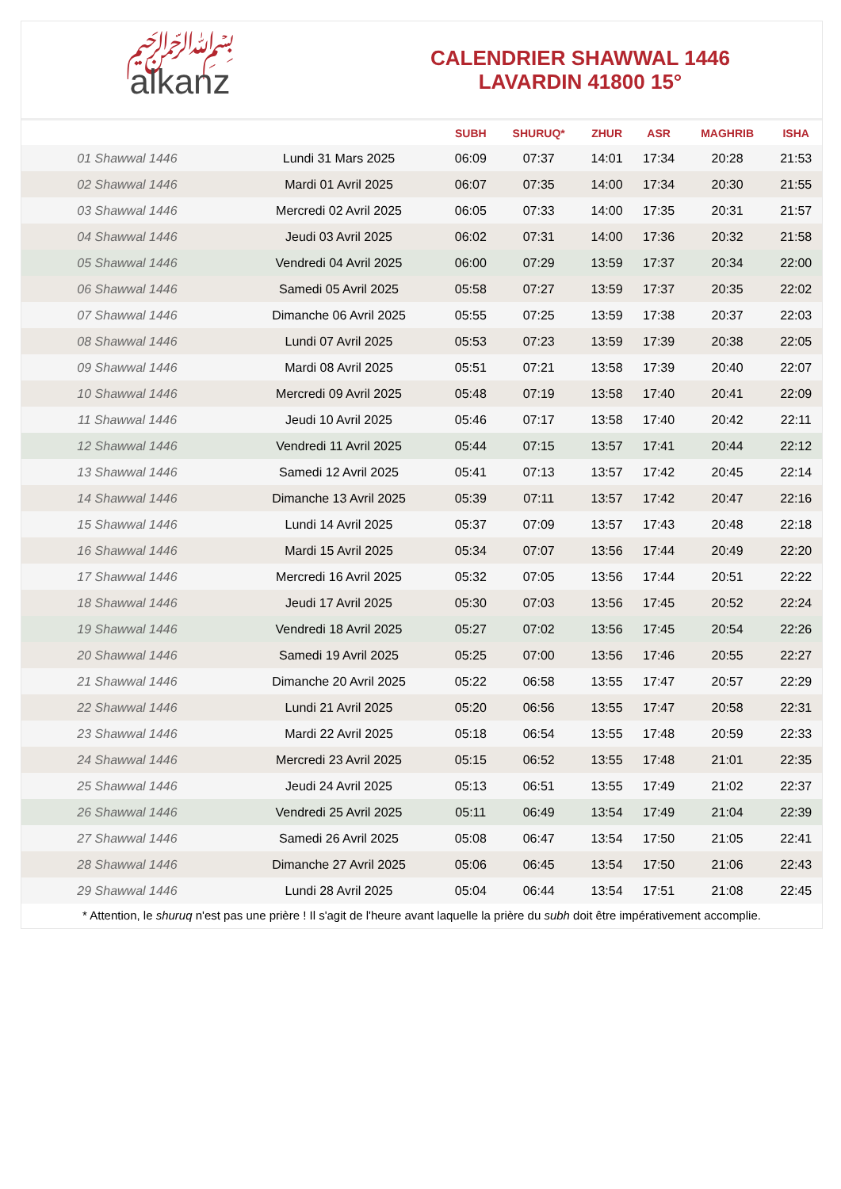﷽
alkanz
CALENDRIER SHAWWAL 1446
LAVARDIN 41800 15°
| | | SUBH | SHURUQ* | ZHUR | ASR | MAGHRIB | ISHA |
| --- | --- | --- | --- | --- | --- | --- | --- |
| 01 Shawwal 1446 | Lundi 31 Mars 2025 | 06:09 | 07:37 | 14:01 | 17:34 | 20:28 | 21:53 |
| 02 Shawwal 1446 | Mardi 01 Avril 2025 | 06:07 | 07:35 | 14:00 | 17:34 | 20:30 | 21:55 |
| 03 Shawwal 1446 | Mercredi 02 Avril 2025 | 06:05 | 07:33 | 14:00 | 17:35 | 20:31 | 21:57 |
| 04 Shawwal 1446 | Jeudi 03 Avril 2025 | 06:02 | 07:31 | 14:00 | 17:36 | 20:32 | 21:58 |
| 05 Shawwal 1446 | Vendredi 04 Avril 2025 | 06:00 | 07:29 | 13:59 | 17:37 | 20:34 | 22:00 |
| 06 Shawwal 1446 | Samedi 05 Avril 2025 | 05:58 | 07:27 | 13:59 | 17:37 | 20:35 | 22:02 |
| 07 Shawwal 1446 | Dimanche 06 Avril 2025 | 05:55 | 07:25 | 13:59 | 17:38 | 20:37 | 22:03 |
| 08 Shawwal 1446 | Lundi 07 Avril 2025 | 05:53 | 07:23 | 13:59 | 17:39 | 20:38 | 22:05 |
| 09 Shawwal 1446 | Mardi 08 Avril 2025 | 05:51 | 07:21 | 13:58 | 17:39 | 20:40 | 22:07 |
| 10 Shawwal 1446 | Mercredi 09 Avril 2025 | 05:48 | 07:19 | 13:58 | 17:40 | 20:41 | 22:09 |
| 11 Shawwal 1446 | Jeudi 10 Avril 2025 | 05:46 | 07:17 | 13:58 | 17:40 | 20:42 | 22:11 |
| 12 Shawwal 1446 | Vendredi 11 Avril 2025 | 05:44 | 07:15 | 13:57 | 17:41 | 20:44 | 22:12 |
| 13 Shawwal 1446 | Samedi 12 Avril 2025 | 05:41 | 07:13 | 13:57 | 17:42 | 20:45 | 22:14 |
| 14 Shawwal 1446 | Dimanche 13 Avril 2025 | 05:39 | 07:11 | 13:57 | 17:42 | 20:47 | 22:16 |
| 15 Shawwal 1446 | Lundi 14 Avril 2025 | 05:37 | 07:09 | 13:57 | 17:43 | 20:48 | 22:18 |
| 16 Shawwal 1446 | Mardi 15 Avril 2025 | 05:34 | 07:07 | 13:56 | 17:44 | 20:49 | 22:20 |
| 17 Shawwal 1446 | Mercredi 16 Avril 2025 | 05:32 | 07:05 | 13:56 | 17:44 | 20:51 | 22:22 |
| 18 Shawwal 1446 | Jeudi 17 Avril 2025 | 05:30 | 07:03 | 13:56 | 17:45 | 20:52 | 22:24 |
| 19 Shawwal 1446 | Vendredi 18 Avril 2025 | 05:27 | 07:02 | 13:56 | 17:45 | 20:54 | 22:26 |
| 20 Shawwal 1446 | Samedi 19 Avril 2025 | 05:25 | 07:00 | 13:56 | 17:46 | 20:55 | 22:27 |
| 21 Shawwal 1446 | Dimanche 20 Avril 2025 | 05:22 | 06:58 | 13:55 | 17:47 | 20:57 | 22:29 |
| 22 Shawwal 1446 | Lundi 21 Avril 2025 | 05:20 | 06:56 | 13:55 | 17:47 | 20:58 | 22:31 |
| 23 Shawwal 1446 | Mardi 22 Avril 2025 | 05:18 | 06:54 | 13:55 | 17:48 | 20:59 | 22:33 |
| 24 Shawwal 1446 | Mercredi 23 Avril 2025 | 05:15 | 06:52 | 13:55 | 17:48 | 21:01 | 22:35 |
| 25 Shawwal 1446 | Jeudi 24 Avril 2025 | 05:13 | 06:51 | 13:55 | 17:49 | 21:02 | 22:37 |
| 26 Shawwal 1446 | Vendredi 25 Avril 2025 | 05:11 | 06:49 | 13:54 | 17:49 | 21:04 | 22:39 |
| 27 Shawwal 1446 | Samedi 26 Avril 2025 | 05:08 | 06:47 | 13:54 | 17:50 | 21:05 | 22:41 |
| 28 Shawwal 1446 | Dimanche 27 Avril 2025 | 05:06 | 06:45 | 13:54 | 17:50 | 21:06 | 22:43 |
| 29 Shawwal 1446 | Lundi 28 Avril 2025 | 05:04 | 06:44 | 13:54 | 17:51 | 21:08 | 22:45 |
* Attention, le shuruq n'est pas une prière ! Il s'agit de l'heure avant laquelle la prière du subh doit être impérativement accomplie.